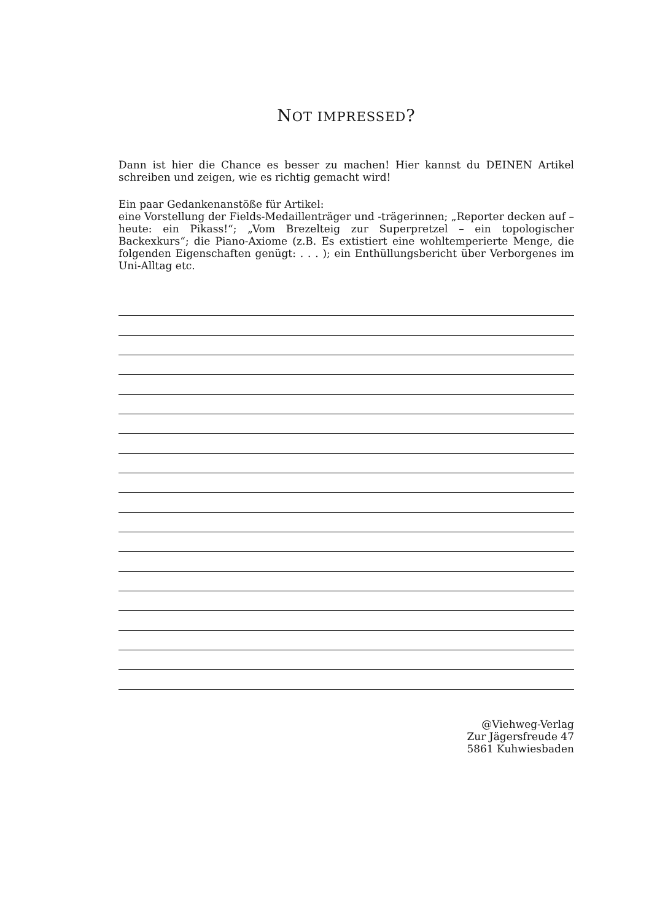NOT IMPRESSED?
Dann ist hier die Chance es besser zu machen! Hier kannst du DEINEN Artikel schreiben und zeigen, wie es richtig gemacht wird!
Ein paar Gedankenanstöße für Artikel:
eine Vorstellung der Fields-Medaillenträger und -trägerinnen; „Reporter decken auf – heute: ein Pikass!“; „Vom Brezelteig zur Superpretzel – ein topologischer Backexkurs“; die Piano-Axiome (z.B. Es extistiert eine wohltemperierte Menge, die folgenden Eigenschaften genügt: . . . ); ein Enthüllungsbericht über Verborgenes im Uni-Alltag etc.
@Viehweg-Verlag
Zur Jägersfreude 47
5861 Kuhwiesbaden